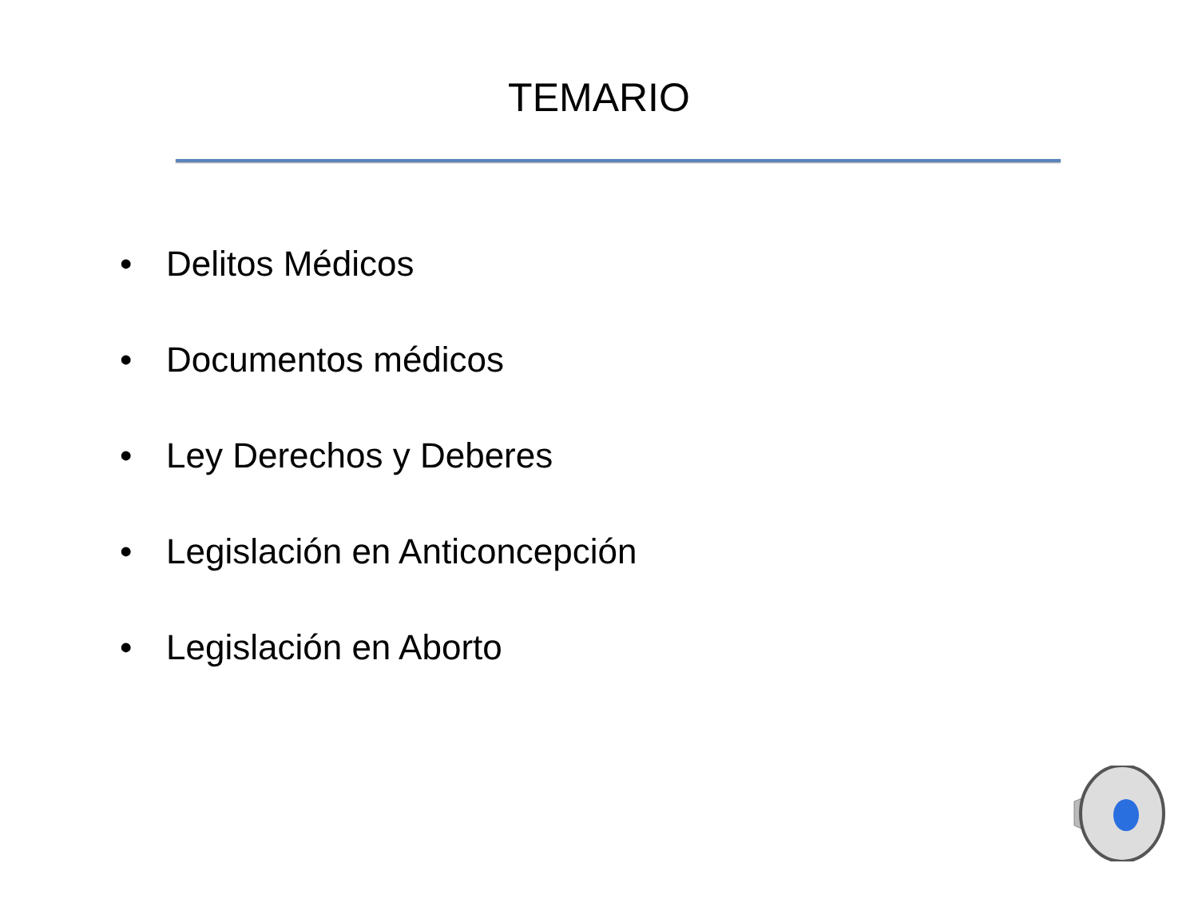TEMARIO
• Delitos Médicos
• Documentos médicos
• Ley Derechos y Deberes
• Legislación en Anticoncepción
• Legislación en Aborto